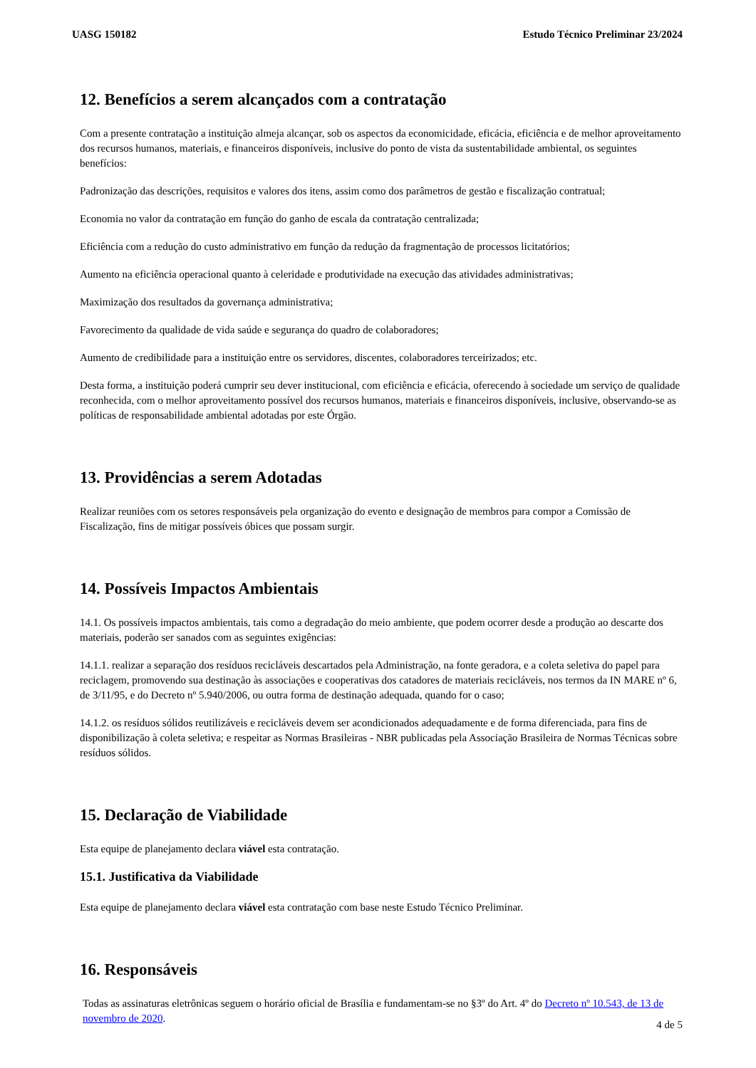UASG 150182 Estudo Técnico Preliminar 23/2024
12. Benefícios a serem alcançados com a contratação
Com a presente contratação a instituição almeja alcançar, sob os aspectos da economicidade, eficácia, eficiência e de melhor aproveitamento dos recursos humanos, materiais, e financeiros disponíveis, inclusive do ponto de vista da sustentabilidade ambiental, os seguintes benefícios:
Padronização das descrições, requisitos e valores dos itens, assim como dos parâmetros de gestão e fiscalização contratual;
Economia no valor da contratação em função do ganho de escala da contratação centralizada;
Eficiência com a redução do custo administrativo em função da redução da fragmentação de processos licitatórios;
Aumento na eficiência operacional quanto à celeridade e produtividade na execução das atividades administrativas;
Maximização dos resultados da governança administrativa;
Favorecimento da qualidade de vida saúde e segurança do quadro de colaboradores;
Aumento de credibilidade para a instituição entre os servidores, discentes, colaboradores terceirizados; etc.
Desta forma, a instituição poderá cumprir seu dever institucional, com eficiência e eficácia, oferecendo à sociedade um serviço de qualidade reconhecida, com o melhor aproveitamento possível dos recursos humanos, materiais e financeiros disponíveis, inclusive, observando-se as políticas de responsabilidade ambiental adotadas por este Órgão.
13. Providências a serem Adotadas
Realizar reuniões com os setores responsáveis pela organização do evento e designação de membros para compor a Comissão de Fiscalização, fins de mitigar possíveis óbices que possam surgir.
14. Possíveis Impactos Ambientais
14.1. Os possíveis impactos ambientais, tais como a degradação do meio ambiente, que podem ocorrer desde a produção ao descarte dos materiais, poderão ser sanados com as seguintes exigências:
14.1.1. realizar a separação dos resíduos recicláveis descartados pela Administração, na fonte geradora, e a coleta seletiva do papel para reciclagem, promovendo sua destinação às associações e cooperativas dos catadores de materiais recicláveis, nos termos da IN MARE nº 6, de 3/11/95, e do Decreto nº 5.940/2006, ou outra forma de destinação adequada, quando for o caso;
14.1.2. os resíduos sólidos reutilizáveis e recicláveis devem ser acondicionados adequadamente e de forma diferenciada, para fins de disponibilização à coleta seletiva; e respeitar as Normas Brasileiras - NBR publicadas pela Associação Brasileira de Normas Técnicas sobre resíduos sólidos.
15. Declaração de Viabilidade
Esta equipe de planejamento declara viável esta contratação.
15.1. Justificativa da Viabilidade
Esta equipe de planejamento declara viável esta contratação com base neste Estudo Técnico Preliminar.
16. Responsáveis
Todas as assinaturas eletrônicas seguem o horário oficial de Brasília e fundamentam-se no §3º do Art. 4º do Decreto nº 10.543, de 13 de novembro de 2020.
4 de 5